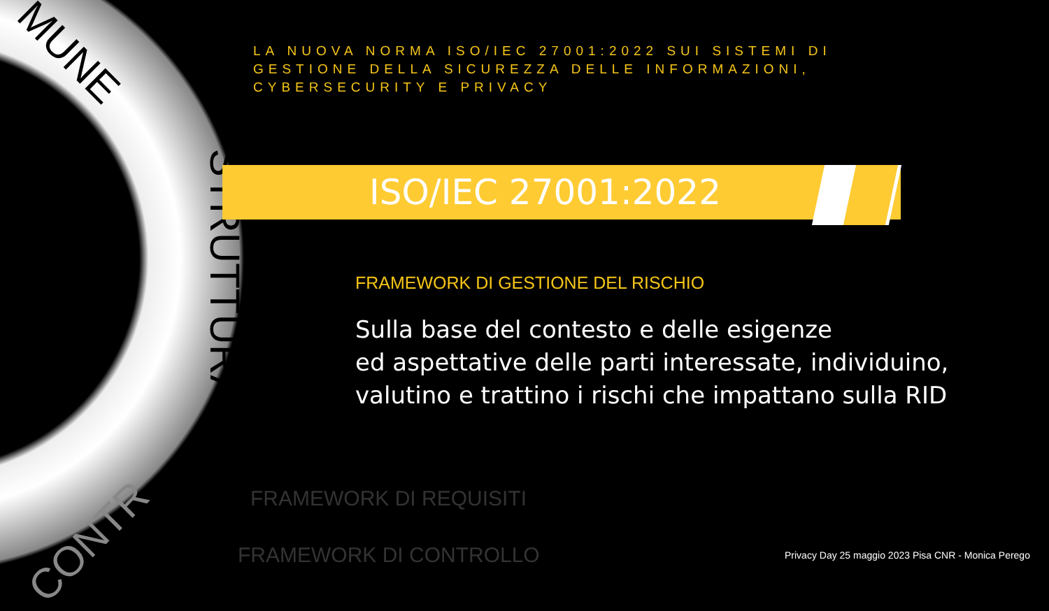MUNE
STRUTTURA
CONTR
LA NUOVA NORMA ISO/IEC 27001:2022 SUI SISTEMI DI GESTIONE DELLA SICUREZZA DELLE INFORMAZIONI, CYBERSECURITY E PRIVACY
ISO/IEC 27001:2022
FRAMEWORK DI GESTIONE DEL RISCHIO
Sulla base del contesto e delle esigenze
ed aspettative delle parti interessate, individuino,
valutino e trattino i rischi che impattano sulla RID
FRAMEWORK DI REQUISITI
FRAMEWORK DI CONTROLLO
Privacy Day 25 maggio 2023 Pisa CNR - Monica Perego